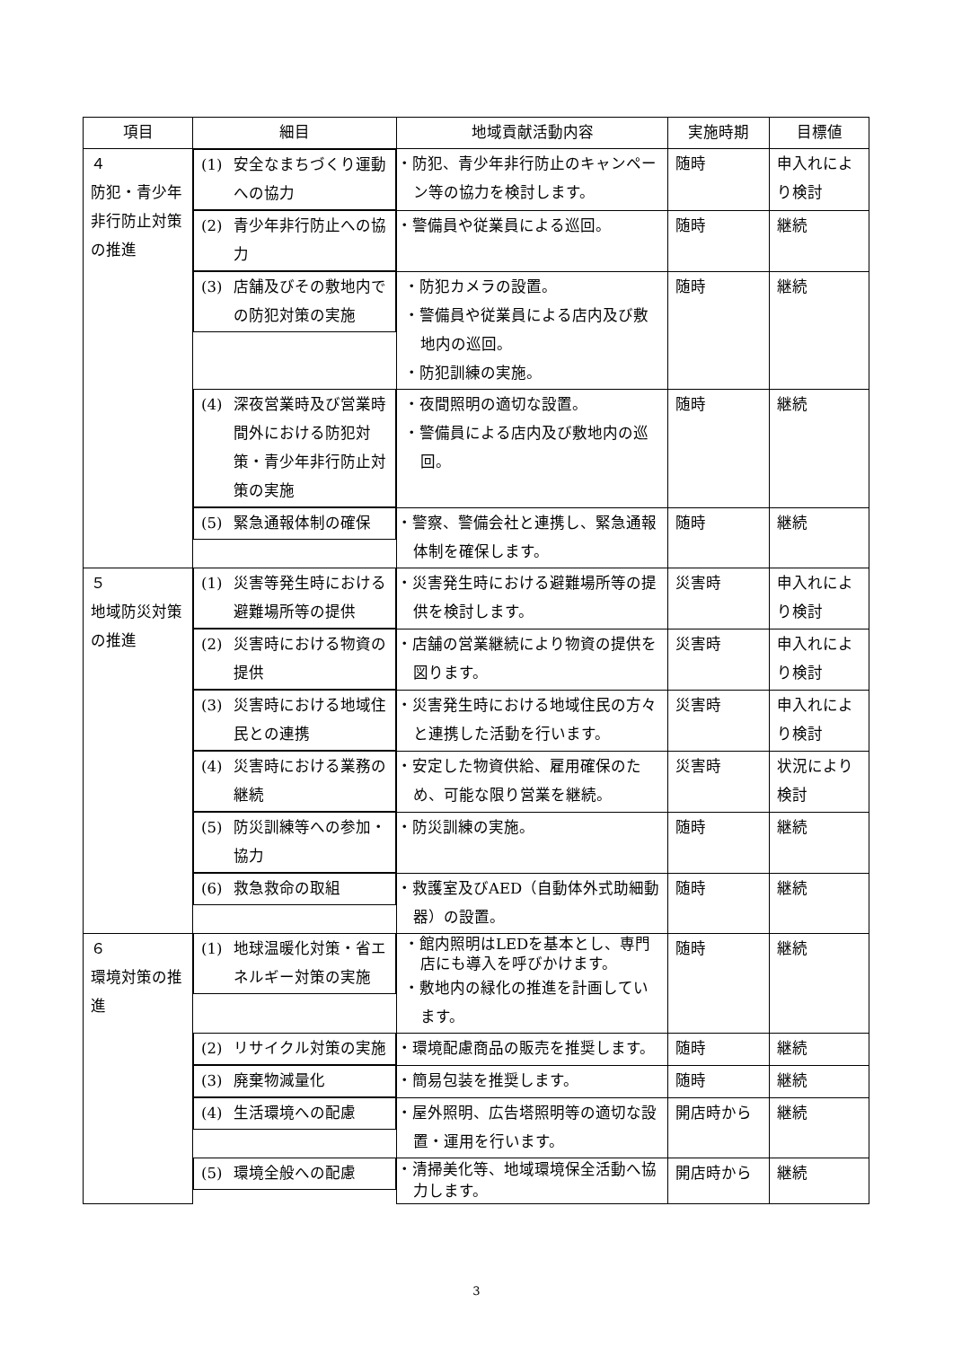| 項目 | 細目 | 地域貢献活動内容 | 実施時期 | 目標値 |
| --- | --- | --- | --- | --- |
| ４ 防犯・青少年非行防止対策の推進 | (1) 安全なまちづくり運動への協力 | ・防犯、青少年非行防止のキャンペーン等の協力を検討します。 | 随時 | 申入れにより検討 |
| | (2) 青少年非行防止への協力 | ・警備員や従業員による巡回。 | 随時 | 継続 |
| | (3) 店舗及びその敷地内での防犯対策の実施 | ・防犯カメラの設置。 ・警備員や従業員による店内及び敷地内の巡回。 ・防犯訓練の実施。 | 随時 | 継続 |
| | (4) 深夜営業時及び営業時間外における防犯対策・青少年非行防止対策の実施 | ・夜間照明の適切な設置。 ・警備員による店内及び敷地内の巡回。 | 随時 | 継続 |
| | (5) 緊急通報体制の確保 | ・警察、警備会社と連携し、緊急通報体制を確保します。 | 随時 | 継続 |
| ５ 地域防災対策の推進 | (1) 災害等発生時における避難場所等の提供 | ・災害発生時における避難場所等の提供を検討します。 | 災害時 | 申入れにより検討 |
| | (2) 災害時における物資の提供 | ・店舗の営業継続により物資の提供を図ります。 | 災害時 | 申入れにより検討 |
| | (3) 災害時における地域住民との連携 | ・災害発生時における地域住民の方々と連携した活動を行います。 | 災害時 | 申入れにより検討 |
| | (4) 災害時における業務の継続 | ・安定した物資供給、雇用確保のため、可能な限り営業を継続。 | 災害時 | 状況により検討 |
| | (5) 防災訓練等への参加・協力 | ・防災訓練の実施。 | 随時 | 継続 |
| | (6) 救急救命の取組 | ・救護室及びAED（自動体外式助細動器）の設置。 | 随時 | 継続 |
| ６ 環境対策の推進 | (1) 地球温暖化対策・省エネルギー対策の実施 | ・館内照明はLEDを基本とし、専門店にも導入を呼びかけます。 ・敷地内の緑化の推進を計画しています。 | 随時 | 継続 |
| | (2) リサイクル対策の実施 | ・環境配慮商品の販売を推奨します。 | 随時 | 継続 |
| | (3) 廃棄物減量化 | ・簡易包装を推奨します。 | 随時 | 継続 |
| | (4) 生活環境への配慮 | ・屋外照明、広告塔照明等の適切な設置・運用を行います。 | 開店時から | 継続 |
| | (5) 環境全般への配慮 | ・清掃美化等、地域環境保全活動へ協力します。 | 開店時から | 継続 |
3